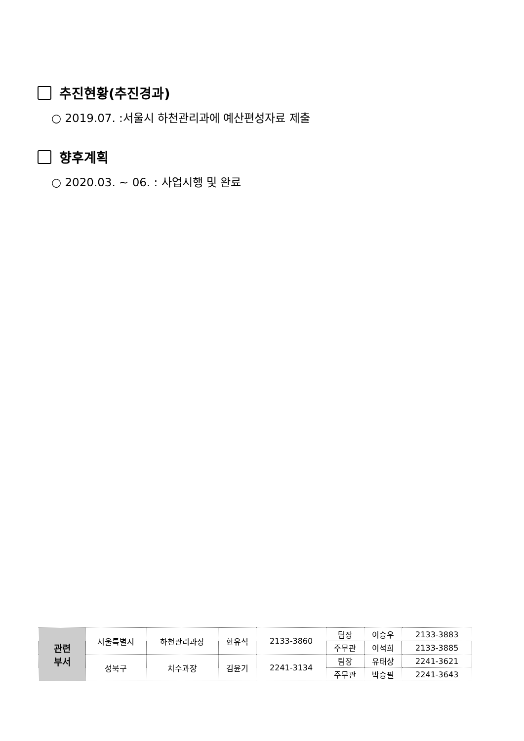추진현황(추진경과)
○ 2019.07. :서울시 하천관리과에 예산편성자료 제출
향후계획
○ 2020.03. ~ 06. : 사업시행 및 완료
| 관련 부서 | 서울특별시 | 하천관리과장 | 한유석 | 2133-3860 | 팀장 | 이승우 | 2133-3883 |
| | | | | | 주무관 | 이석희 | 2133-3885 |
| | 성북구 | 치수과장 | 김윤기 | 2241-3134 | 팀장 | 유태상 | 2241-3621 |
| | | | | | 주무관 | 박승필 | 2241-3643 |